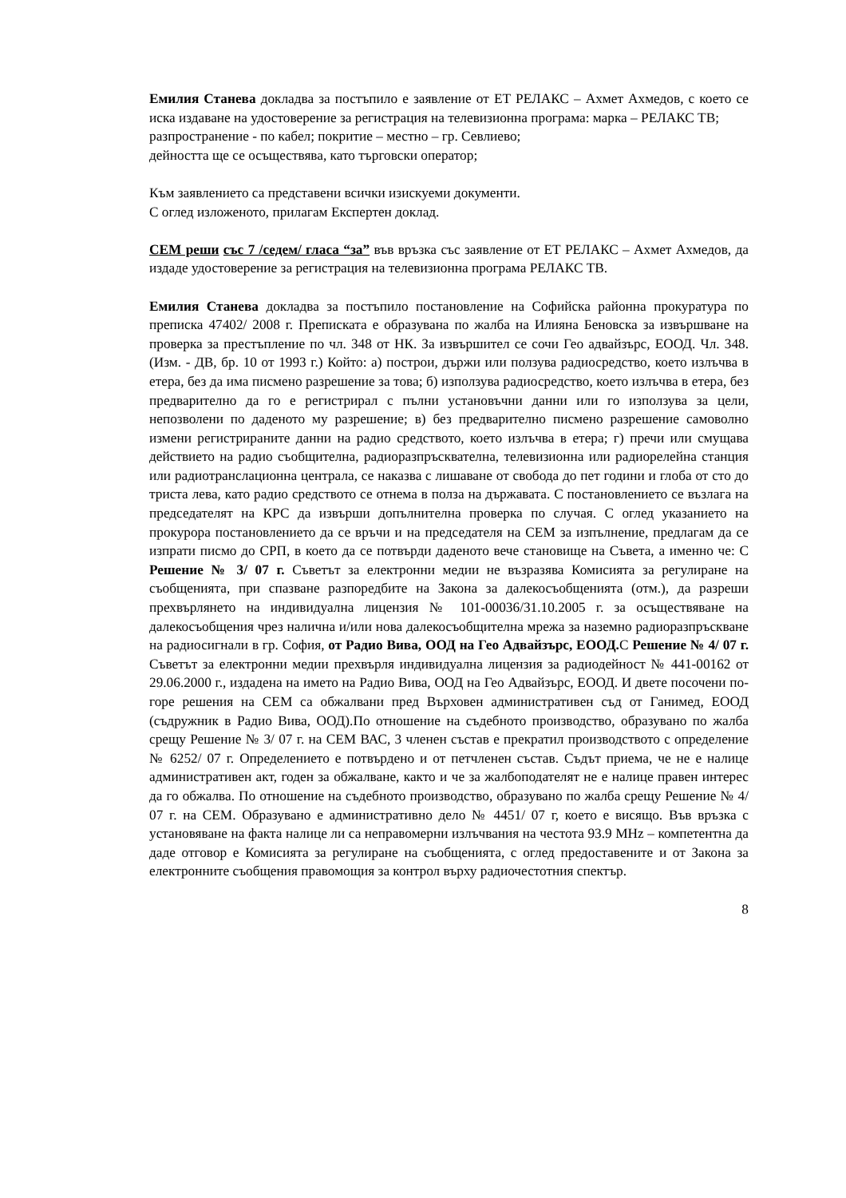Емилия Станева докладва за постъпило е заявление от ЕТ РЕЛАКС – Ахмет Ахмедов, с което се иска издаване на удостоверение за регистрация на телевизионна програма: марка – РЕЛАКС ТВ;
разпространение - по кабел; покритие – местно – гр. Севлиево;
дейността ще се осъществява, като търговски оператор;
Към заявлението са представени всички изискуеми документи.
С оглед изложеното, прилагам Експертен доклад.
СЕМ реши със 7 /седем/ гласа “за” във връзка със заявление от ЕТ РЕЛАКС – Ахмет Ахмедов, да издаде удостоверение за регистрация на телевизионна програма РЕЛАКС ТВ.
Емилия Станева докладва за постъпило постановление на Софийска районна прокуратура по преписка 47402/ 2008 г. Преписката е образувана по жалба на Илияна Беновска за извършване на проверка за престъпление по чл. 348 от НК. За извършител се сочи Гео адвайзърс, ЕООД. Чл. 348. (Изм. - ДВ, бр. 10 от 1993 г.) Който: а) построи, държи или ползува радиосредство, което излъчва в етера, без да има писмено разрешение за това; б) използува радиосредство, което излъчва в етера, без предварително да го е регистрирал с пълни установъчни данни или го използува за цели, непозволени по даденото му разрешение; в) без предварително писмено разрешение самоволно измени регистрираните данни на радио средството, което излъчва в етера; г) пречи или смущава действието на радио съобщителна, радиоразпръсквателна, телевизионна или радиорелейна станция или радиотранслационна централа, се наказва с лишаване от свобода до пет години и глоба от сто до триста лева, като радио средството се отнема в полза на държавата. С постановлението се възлага на председателят на КРС да извърши допълнителна проверка по случая. С оглед указанието на прокурора постановлението да се връчи и на председателя на СЕМ за изпълнение, предлагам да се изпрати писмо до СРП, в което да се потвърди даденото вече становище на Съвета, а именно че: С Решение № 3/ 07 г. Съветът за електронни медии не възразява Комисията за регулиране на съобщенията, при спазване разпоредбите на Закона за далекосъобщенията (отм.), да разреши прехвърлянето на индивидуална лицензия № 101-00036/31.10.2005 г. за осъществяване на далекосъобщения чрез налична и/или нова далекосъобщителна мрежа за наземно радиоразпръскване на радиосигнали в гр. София, от Радио Вива, ООД на Гео Адвайзърс, ЕООД. С Решение № 4/ 07 г. Съветът за електронни медии прехвърля индивидуална лицензия за радиодейност № 441-00162 от 29.06.2000 г., издадена на името на Радио Вива, ООД на Гео Адвайзърс, ЕООД. И двете посочени по-горе решения на СЕМ са обжалвани пред Върховен административен съд от Ганимед, ЕООД (съдружник в Радио Вива, ООД).По отношение на съдебното производство, образувано по жалба срещу Решение № 3/ 07 г. на СЕМ ВАС, 3 членен състав е прекратил производството с определение № 6252/ 07 г. Определението е потвърдено и от петчленен състав. Съдът приема, че не е налице административен акт, годен за обжалване, както и че за жалбоподателят не е налице правен интерес да го обжалва. По отношение на съдебното производство, образувано по жалба срещу Решение № 4/ 07 г. на СЕМ. Образувано е административно дело № 4451/ 07 г, което е висящо. Във връзка с установяване на факта налице ли са неправомерни излъчвания на честота 93.9 MHz – компетентна да даде отговор е Комисията за регулиране на съобщенията, с оглед предоставените и от Закона за електронните съобщения правомощия за контрол върху радиочестотния спектър.
8